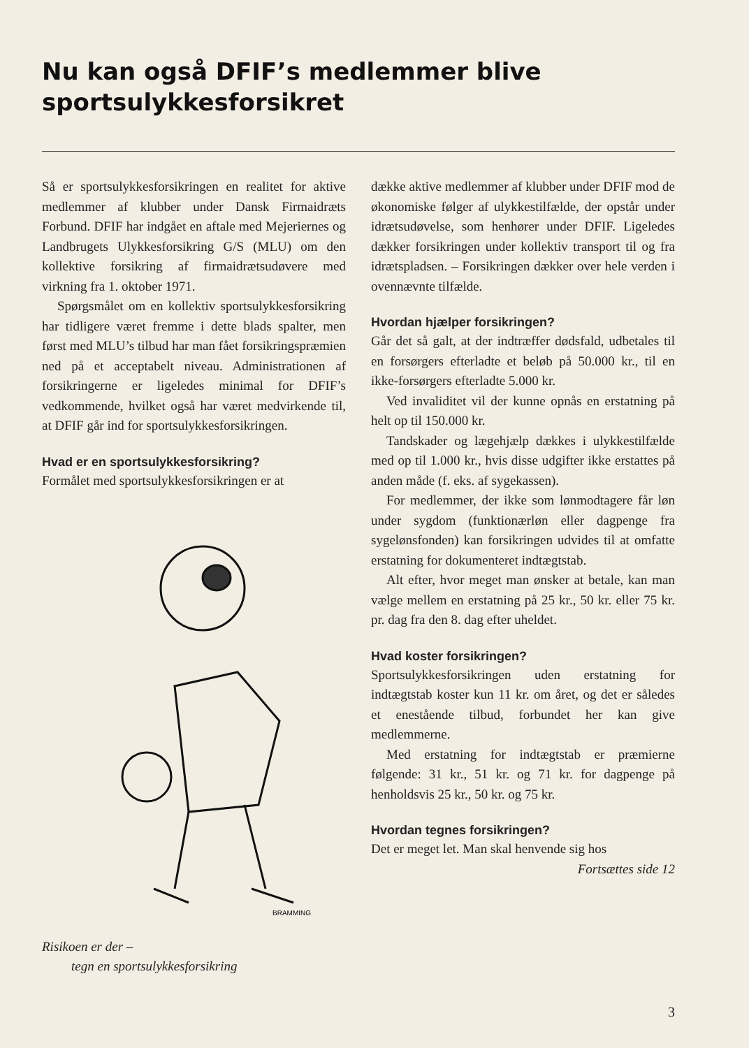Nu kan også DFIF’s medlemmer blive sportsulykkesforsikret
Så er sportsulykkesforsikringen en realitet for aktive medlemmer af klubber under Dansk Firmaidræts Forbund. DFIF har indgået en aftale med Mejeriernes og Landbrugets Ulykkesforsikring G/S (MLU) om den kollektive forsikring af firmaidrætsudøvere med virkning fra 1. oktober 1971.
Spørgsmålet om en kollektiv sportsulykkesforsikring har tidligere været fremme i dette blads spalter, men først med MLU’s tilbud har man fået forsikringspræmien ned på et acceptabelt niveau. Administrationen af forsikringerne er ligeledes minimal for DFIF’s vedkommende, hvilket også har været medvirkende til, at DFIF går ind for sportsulykkesforsikringen.
Hvad er en sportsulykkesforsikring?
Formålet med sportsulykkesforsikringen er at
BRAMMING
Risikoen er der –
tegn en sportsulykkesforsikring
dække aktive medlemmer af klubber under DFIF mod de økonomiske følger af ulykkestilfælde, der opstår under idrætsudøvelse, som henhører under DFIF. Ligeledes dækker forsikringen under kollektiv transport til og fra idrætspladsen. – Forsikringen dækker over hele verden i ovennævnte tilfælde.
Hvordan hjælper forsikringen?
Går det så galt, at der indtræffer dødsfald, udbetales til en forsørgers efterladte et beløb på 50.000 kr., til en ikke-forsørgers efterladte 5.000 kr.
Ved invaliditet vil der kunne opnås en erstatning på helt op til 150.000 kr.
Tandskader og lægehjælp dækkes i ulykkestilfælde med op til 1.000 kr., hvis disse udgifter ikke erstattes på anden måde (f. eks. af sygekassen).
For medlemmer, der ikke som lønmodtagere får løn under sygdom (funktionærløn eller dagpenge fra sygelønsfonden) kan forsikringen udvides til at omfatte erstatning for dokumenteret indtægtstab.
Alt efter, hvor meget man ønsker at betale, kan man vælge mellem en erstatning på 25 kr., 50 kr. eller 75 kr. pr. dag fra den 8. dag efter uheldet.
Hvad koster forsikringen?
Sportsulykkesforsikringen uden erstatning for indtægtstab koster kun 11 kr. om året, og det er således et enestående tilbud, forbundet her kan give medlemmerne.
Med erstatning for indtægtstab er præmierne følgende: 31 kr., 51 kr. og 71 kr. for dagpenge på henholdsvis 25 kr., 50 kr. og 75 kr.
Hvordan tegnes forsikringen?
Det er meget let. Man skal henvende sig hos
Fortsættes side 12
3